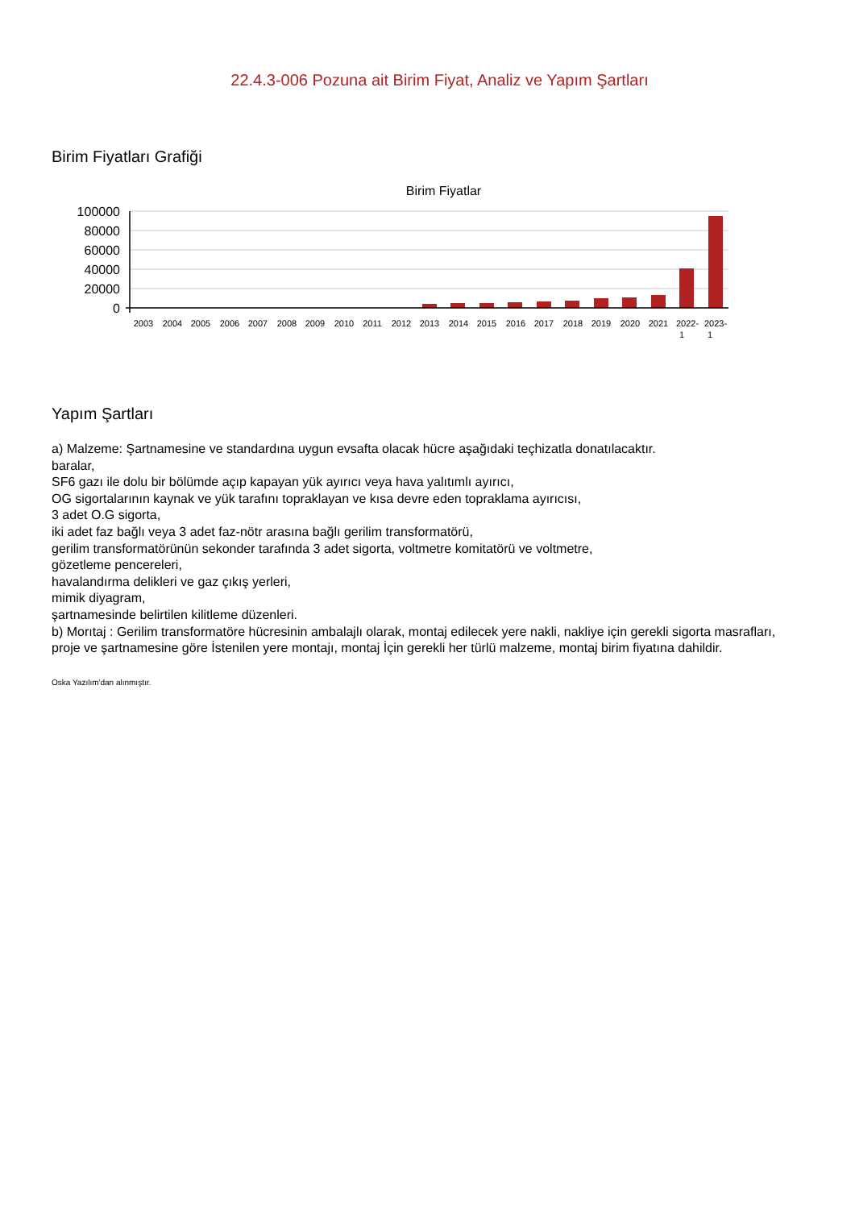22.4.3-006 Pozuna ait Birim Fiyat, Analiz ve Yapım Şartları
Birim Fiyatları Grafiği
Birim Fiyatlar
100000
80000
60000
40000
20000
0
2003
2004
2005
2006
2007
2008
2009
2010
2011
2012
2013
2014
2015
2016
2017
2018
2019
2020
2021
2022-
2023-
1
1
Yapım Şartları
a) Malzeme: Şartnamesine ve standardına uygun evsafta olacak hücre aşağıdaki teçhizatla donatılacaktır.
baralar,
SF6 gazı ile dolu bir bölümde açıp kapayan yük ayırıcı veya hava yalıtımlı ayırıcı,
OG sigortalarının kaynak ve yük tarafını topraklayan ve kısa devre eden topraklama ayırıcısı,
3 adet O.G sigorta,
iki adet faz bağlı veya 3 adet faz-nötr arasına bağlı gerilim transformatörü,
gerilim transformatörünün sekonder tarafında 3 adet sigorta, voltmetre komitatörü ve voltmetre,
gözetleme pencereleri,
havalandırma delikleri ve gaz çıkış yerleri,
mimik diyagram,
şartnamesinde belirtilen kilitleme düzenleri.
b) Morıtaj : Gerilim transformatöre hücresinin ambalajlı olarak, montaj edilecek yere nakli, nakliye için gerekli sigorta masrafları, proje ve şartnamesine göre İstenilen yere montajı, montaj İçin gerekli her türlü malzeme, montaj birim fiyatına dahildir.
Oska Yazılım'dan alınmıştır.